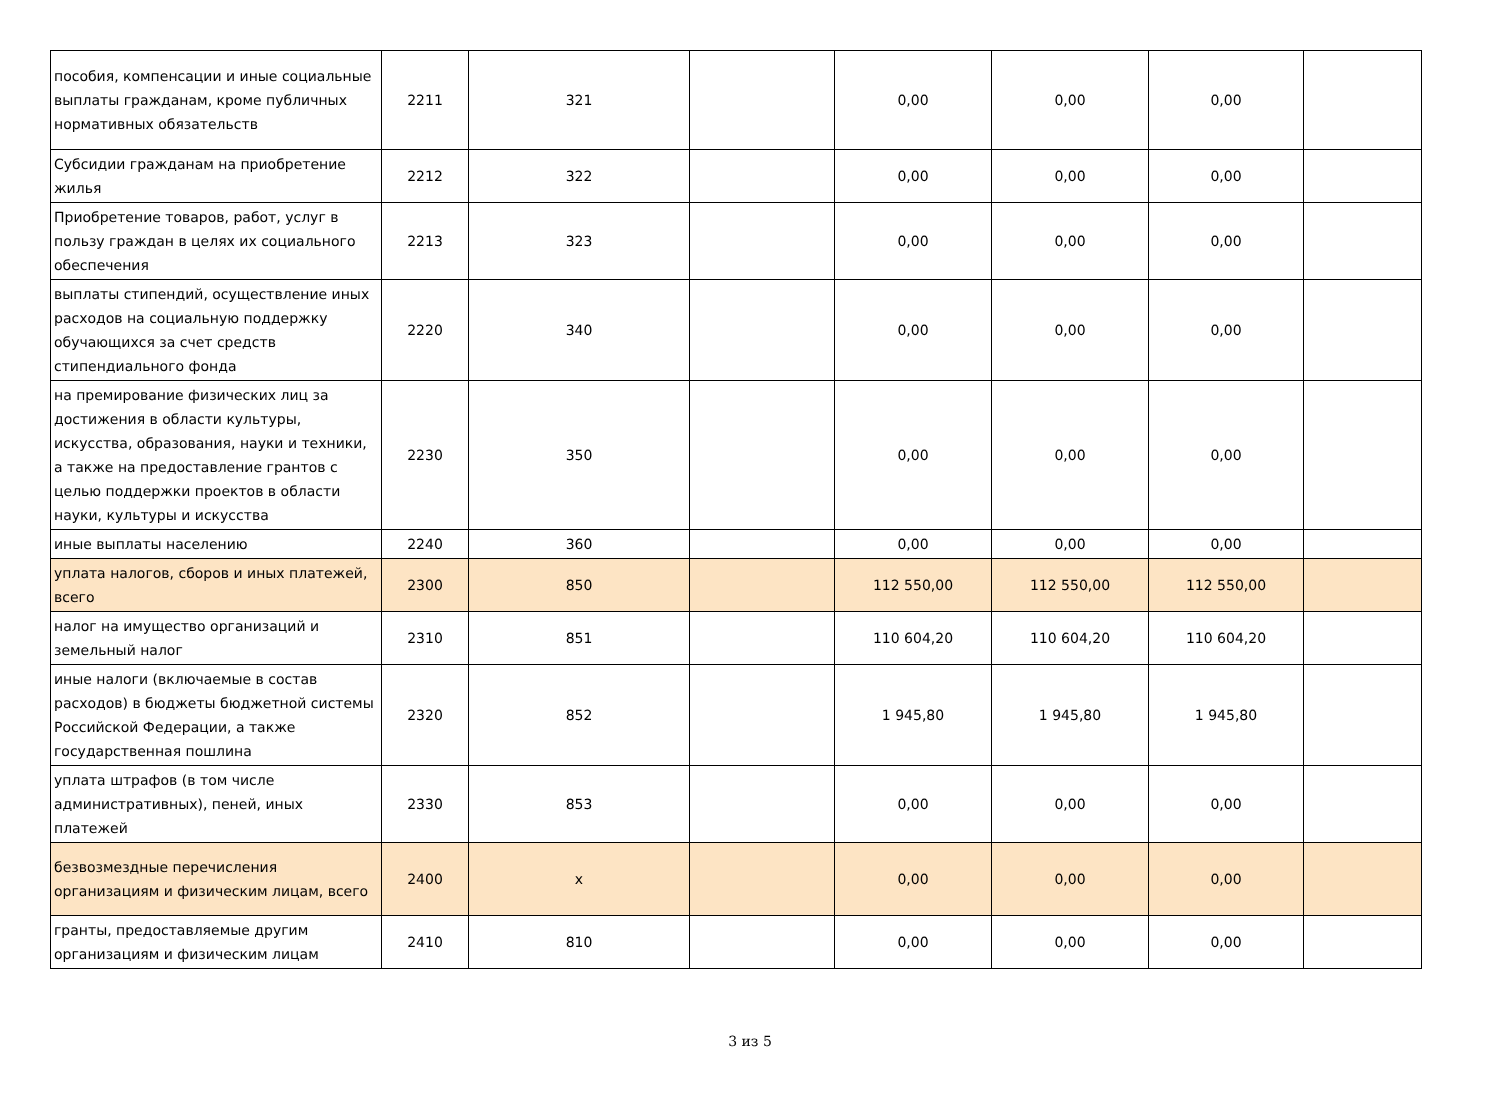| пособия, компенсации и иные социальные выплаты гражданам, кроме публичных нормативных обязательств | 2211 | 321 | | 0,00 | 0,00 | 0,00 | |
| Субсидии гражданам на приобретение жилья | 2212 | 322 | | 0,00 | 0,00 | 0,00 | |
| Приобретение товаров, работ, услуг в пользу граждан в целях их социального обеспечения | 2213 | 323 | | 0,00 | 0,00 | 0,00 | |
| выплаты стипендий, осуществление иных расходов на социальную поддержку обучающихся за счет средств стипендиального фонда | 2220 | 340 | | 0,00 | 0,00 | 0,00 | |
| на премирование физических лиц за достижения в области культуры, искусства, образования, науки и техники, а также на предоставление грантов с целью поддержки проектов в области науки, культуры и искусства | 2230 | 350 | | 0,00 | 0,00 | 0,00 | |
| иные выплаты населению | 2240 | 360 | | 0,00 | 0,00 | 0,00 | |
| уплата налогов, сборов и иных платежей, всего | 2300 | 850 | | 112 550,00 | 112 550,00 | 112 550,00 | |
| налог на имущество организаций и земельный налог | 2310 | 851 | | 110 604,20 | 110 604,20 | 110 604,20 | |
| иные налоги (включаемые в состав расходов) в бюджеты бюджетной системы Российской Федерации, а также государственная пошлина | 2320 | 852 | | 1 945,80 | 1 945,80 | 1 945,80 | |
| уплата штрафов (в том числе административных), пеней, иных платежей | 2330 | 853 | | 0,00 | 0,00 | 0,00 | |
| безвозмездные перечисления организациям и физическим лицам, всего | 2400 | x | | 0,00 | 0,00 | 0,00 | |
| гранты, предоставляемые другим организациям и физическим лицам | 2410 | 810 | | 0,00 | 0,00 | 0,00 | |
3 из 5